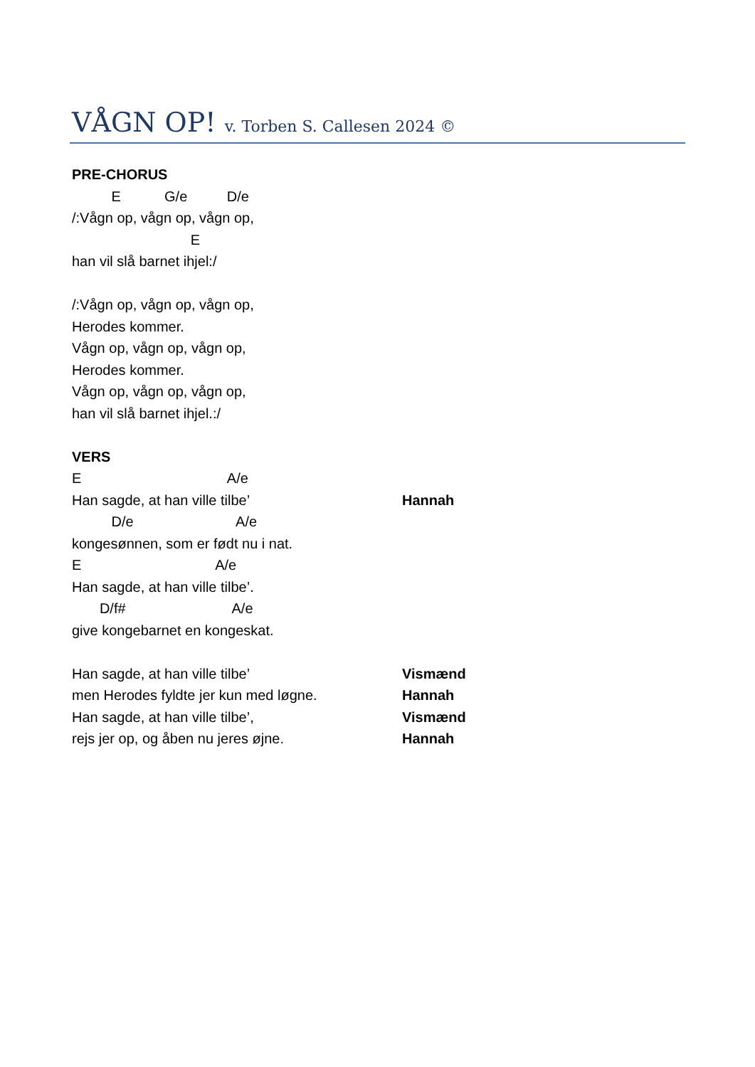VÅGN OP! v. Torben S. Callesen 2024 ©
PRE-CHORUS
E G/e D/e
/:Vågn op, vågn op, vågn op,
E
han vil slå barnet ihjel:/
/:Vågn op, vågn op, vågn op,
Herodes kommer.
Vågn op, vågn op, vågn op,
Herodes kommer.
Vågn op, vågn op, vågn op,
han vil slå barnet ihjel.:/
VERS
E A/e
Han sagde, at han ville tilbe’ Hannah
D/e A/e
kongesønnen, som er født nu i nat.
E A/e
Han sagde, at han ville tilbe’.
D/f# A/e
give kongebarnet en kongeskat.
Han sagde, at han ville tilbe’ Vismænd
men Herodes fyldte jer kun med løgne. Hannah
Han sagde, at han ville tilbe’, Vismænd
rejs jer op, og åben nu jeres øjne. Hannah